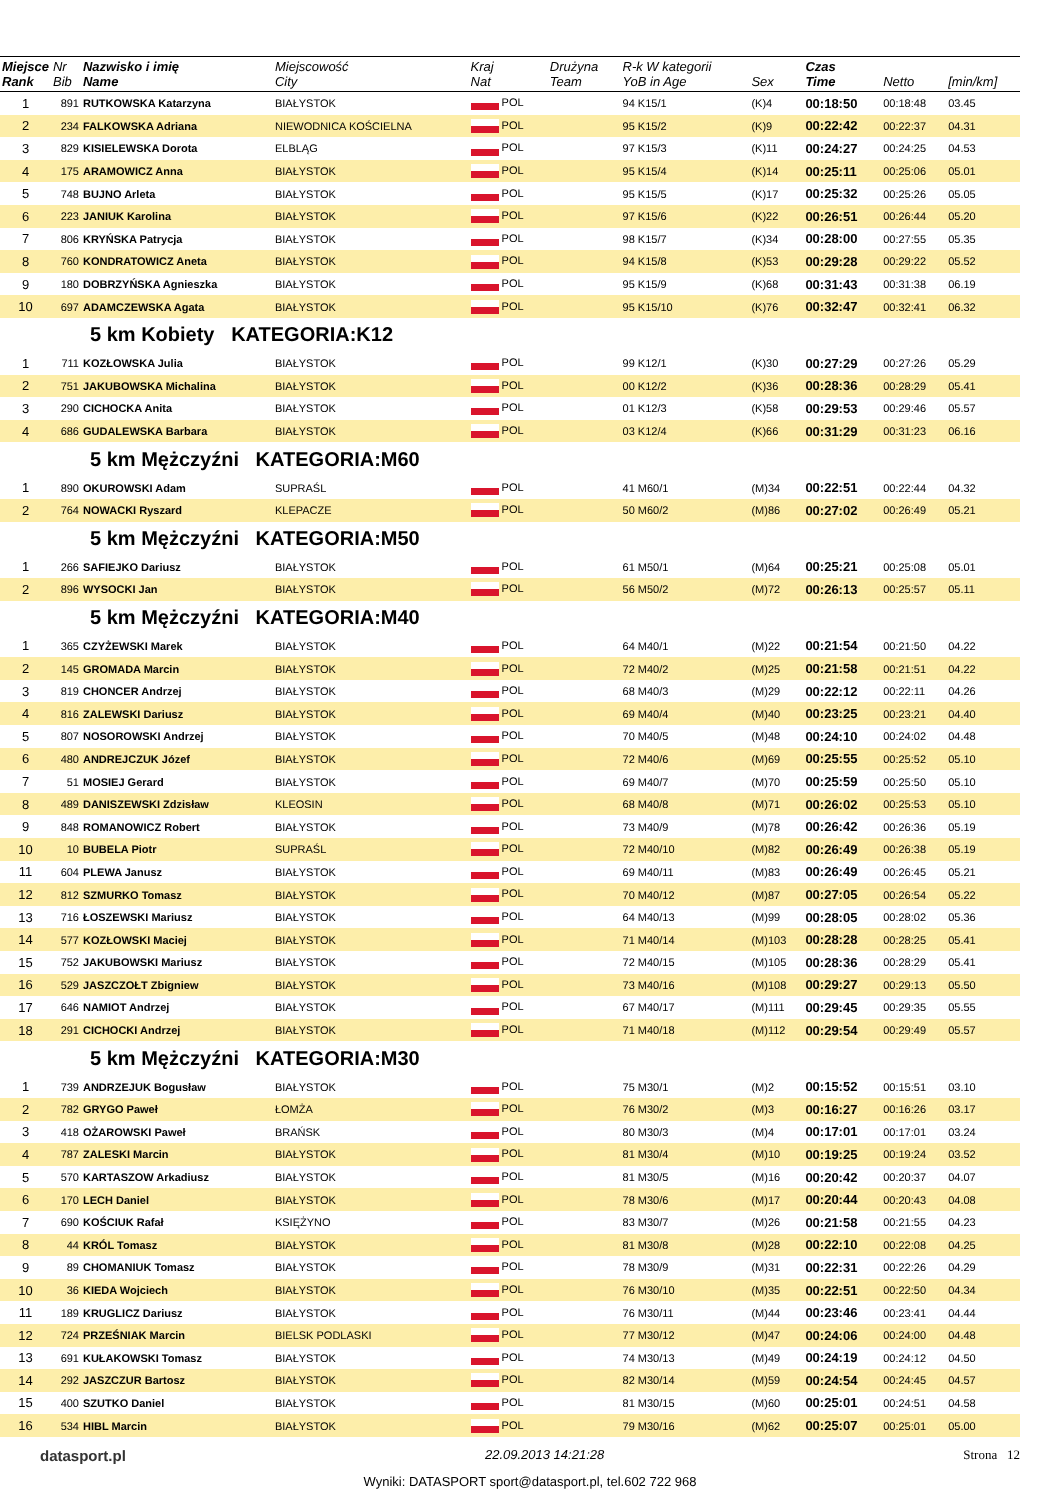| Miejsce Rank | Nr Bib | Nazwisko i imię Name | Miejscowość City | Kraj Nat | Drużyna Team | R-k W kategorii YoB in Age | Sex | Czas Time | Netto | [min/km] |
| --- | --- | --- | --- | --- | --- | --- | --- | --- | --- | --- |
| 1 | 891 | RUTKOWSKA Katarzyna | BIAŁYSTOK | POL | | 94 K15/1 | (K)4 | 00:18:50 | 00:18:48 | 03.45 |
| 2 | 234 | FALKOWSKA Adriana | NIEWODNICA KOŚCIELNA | POL | | 95 K15/2 | (K)9 | 00:22:42 | 00:22:37 | 04.31 |
| 3 | 829 | KISIELEWSKA Dorota | ELBLĄG | POL | | 97 K15/3 | (K)11 | 00:24:27 | 00:24:25 | 04.53 |
| 4 | 175 | ARAMOWICZ Anna | BIAŁYSTOK | POL | | 95 K15/4 | (K)14 | 00:25:11 | 00:25:06 | 05.01 |
| 5 | 748 | BUJNO Arleta | BIAŁYSTOK | POL | | 95 K15/5 | (K)17 | 00:25:32 | 00:25:26 | 05.05 |
| 6 | 223 | JANIUK Karolina | BIAŁYSTOK | POL | | 97 K15/6 | (K)22 | 00:26:51 | 00:26:44 | 05.20 |
| 7 | 806 | KRYŃSKA Patrycja | BIAŁYSTOK | POL | | 98 K15/7 | (K)34 | 00:28:00 | 00:27:55 | 05.35 |
| 8 | 760 | KONDRATOWICZ Aneta | BIAŁYSTOK | POL | | 94 K15/8 | (K)53 | 00:29:28 | 00:29:22 | 05.52 |
| 9 | 180 | DOBRZYŃSKA Agnieszka | BIAŁYSTOK | POL | | 95 K15/9 | (K)68 | 00:31:43 | 00:31:38 | 06.19 |
| 10 | 697 | ADAMCZEWSKA Agata | BIAŁYSTOK | POL | | 95 K15/10 | (K)76 | 00:32:47 | 00:32:41 | 06.32 |
| 5 km Kobiety KATEGORIA:K12 | | | | | | | | | | |
| 1 | 711 | KOZŁOWSKA Julia | BIAŁYSTOK | POL | | 99 K12/1 | (K)30 | 00:27:29 | 00:27:26 | 05.29 |
| 2 | 751 | JAKUBOWSKA Michalina | BIAŁYSTOK | POL | | 00 K12/2 | (K)36 | 00:28:36 | 00:28:29 | 05.41 |
| 3 | 290 | CICHOCKA Anita | BIAŁYSTOK | POL | | 01 K12/3 | (K)58 | 00:29:53 | 00:29:46 | 05.57 |
| 4 | 686 | GUDALEWSKA Barbara | BIAŁYSTOK | POL | | 03 K12/4 | (K)66 | 00:31:29 | 00:31:23 | 06.16 |
| 5 km Mężczyźni KATEGORIA:M60 | | | | | | | | | | |
| 1 | 890 | OKUROWSKI Adam | SUPRAŚL | POL | | 41 M60/1 | (M)34 | 00:22:51 | 00:22:44 | 04.32 |
| 2 | 764 | NOWACKI Ryszard | KLEPACZE | POL | | 50 M60/2 | (M)86 | 00:27:02 | 00:26:49 | 05.21 |
| 5 km Mężczyźni KATEGORIA:M50 | | | | | | | | | | |
| 1 | 266 | SAFIEJKO Dariusz | BIAŁYSTOK | POL | | 61 M50/1 | (M)64 | 00:25:21 | 00:25:08 | 05.01 |
| 2 | 896 | WYSOCKI Jan | BIAŁYSTOK | POL | | 56 M50/2 | (M)72 | 00:26:13 | 00:25:57 | 05.11 |
| 5 km Mężczyźni KATEGORIA:M40 | | | | | | | | | | |
| 1 | 365 | CZYŻEWSKI Marek | BIAŁYSTOK | POL | | 64 M40/1 | (M)22 | 00:21:54 | 00:21:50 | 04.22 |
| 2 | 145 | GROMADA Marcin | BIAŁYSTOK | POL | | 72 M40/2 | (M)25 | 00:21:58 | 00:21:51 | 04.22 |
| 3 | 819 | CHONCER Andrzej | BIAŁYSTOK | POL | | 68 M40/3 | (M)29 | 00:22:12 | 00:22:11 | 04.26 |
| 4 | 816 | ZALEWSKI Dariusz | BIAŁYSTOK | POL | | 69 M40/4 | (M)40 | 00:23:25 | 00:23:21 | 04.40 |
| 5 | 807 | NOSOROWSKI Andrzej | BIAŁYSTOK | POL | | 70 M40/5 | (M)48 | 00:24:10 | 00:24:02 | 04.48 |
| 6 | 480 | ANDREJCZUK Józef | BIAŁYSTOK | POL | | 72 M40/6 | (M)69 | 00:25:55 | 00:25:52 | 05.10 |
| 7 | 51 | MOSIEJ Gerard | BIAŁYSTOK | POL | | 69 M40/7 | (M)70 | 00:25:59 | 00:25:50 | 05.10 |
| 8 | 489 | DANISZEWSKI Zdzisław | KLEOSIN | POL | | 68 M40/8 | (M)71 | 00:26:02 | 00:25:53 | 05.10 |
| 9 | 848 | ROMANOWICZ Robert | BIAŁYSTOK | POL | | 73 M40/9 | (M)78 | 00:26:42 | 00:26:36 | 05.19 |
| 10 | 10 | BUBELA Piotr | SUPRAŚL | POL | | 72 M40/10 | (M)82 | 00:26:49 | 00:26:38 | 05.19 |
| 11 | 604 | PLEWA Janusz | BIAŁYSTOK | POL | | 69 M40/11 | (M)83 | 00:26:49 | 00:26:45 | 05.21 |
| 12 | 812 | SZMURKO Tomasz | BIAŁYSTOK | POL | | 70 M40/12 | (M)87 | 00:27:05 | 00:26:54 | 05.22 |
| 13 | 716 | ŁOSZEWSKI Mariusz | BIAŁYSTOK | POL | | 64 M40/13 | (M)99 | 00:28:05 | 00:28:02 | 05.36 |
| 14 | 577 | KOZŁOWSKI Maciej | BIAŁYSTOK | POL | | 71 M40/14 | (M)103 | 00:28:28 | 00:28:25 | 05.41 |
| 15 | 752 | JAKUBOWSKI Mariusz | BIAŁYSTOK | POL | | 72 M40/15 | (M)105 | 00:28:36 | 00:28:29 | 05.41 |
| 16 | 529 | JASZCZOŁT Zbigniew | BIAŁYSTOK | POL | | 73 M40/16 | (M)108 | 00:29:27 | 00:29:13 | 05.50 |
| 17 | 646 | NAMIOT Andrzej | BIAŁYSTOK | POL | | 67 M40/17 | (M)111 | 00:29:45 | 00:29:35 | 05.55 |
| 18 | 291 | CICHOCKI Andrzej | BIAŁYSTOK | POL | | 71 M40/18 | (M)112 | 00:29:54 | 00:29:49 | 05.57 |
| 5 km Mężczyźni KATEGORIA:M30 | | | | | | | | | | |
| 1 | 739 | ANDRZEJUK Bogusław | BIAŁYSTOK | POL | | 75 M30/1 | (M)2 | 00:15:52 | 00:15:51 | 03.10 |
| 2 | 782 | GRYGO Paweł | ŁOMŻA | POL | | 76 M30/2 | (M)3 | 00:16:27 | 00:16:26 | 03.17 |
| 3 | 418 | OŻAROWSKI Paweł | BRAŃSK | POL | | 80 M30/3 | (M)4 | 00:17:01 | 00:17:01 | 03.24 |
| 4 | 787 | ZALESKI Marcin | BIAŁYSTOK | POL | | 81 M30/4 | (M)10 | 00:19:25 | 00:19:24 | 03.52 |
| 5 | 570 | KARTASZOW Arkadiusz | BIAŁYSTOK | POL | | 81 M30/5 | (M)16 | 00:20:42 | 00:20:37 | 04.07 |
| 6 | 170 | LECH Daniel | BIAŁYSTOK | POL | | 78 M30/6 | (M)17 | 00:20:44 | 00:20:43 | 04.08 |
| 7 | 690 | KOŚCIUK Rafał | KSIĘŻYNO | POL | | 83 M30/7 | (M)26 | 00:21:58 | 00:21:55 | 04.23 |
| 8 | 44 | KRÓL Tomasz | BIAŁYSTOK | POL | | 81 M30/8 | (M)28 | 00:22:10 | 00:22:08 | 04.25 |
| 9 | 89 | CHOMANIUK Tomasz | BIAŁYSTOK | POL | | 78 M30/9 | (M)31 | 00:22:31 | 00:22:26 | 04.29 |
| 10 | 36 | KIEDA Wojciech | BIAŁYSTOK | POL | | 76 M30/10 | (M)35 | 00:22:51 | 00:22:50 | 04.34 |
| 11 | 189 | KRUGLICZ Dariusz | BIAŁYSTOK | POL | | 76 M30/11 | (M)44 | 00:23:46 | 00:23:41 | 04.44 |
| 12 | 724 | PRZEŚNIAK Marcin | BIELSK PODLASKI | POL | | 77 M30/12 | (M)47 | 00:24:06 | 00:24:00 | 04.48 |
| 13 | 691 | KUŁAKOWSKI Tomasz | BIAŁYSTOK | POL | | 74 M30/13 | (M)49 | 00:24:19 | 00:24:12 | 04.50 |
| 14 | 292 | JASZCZUR Bartosz | BIAŁYSTOK | POL | | 82 M30/14 | (M)59 | 00:24:54 | 00:24:45 | 04.57 |
| 15 | 400 | SZUTKO Daniel | BIAŁYSTOK | POL | | 81 M30/15 | (M)60 | 00:25:01 | 00:24:51 | 04.58 |
| 16 | 534 | HIBL Marcin | BIAŁYSTOK | POL | | 79 M30/16 | (M)62 | 00:25:07 | 00:25:01 | 05.00 |
datasport.pl 22.09.2013 14:21:28 Strona 12
Wyniki: DATASPORT sport@datasport.pl, tel.602 722 968